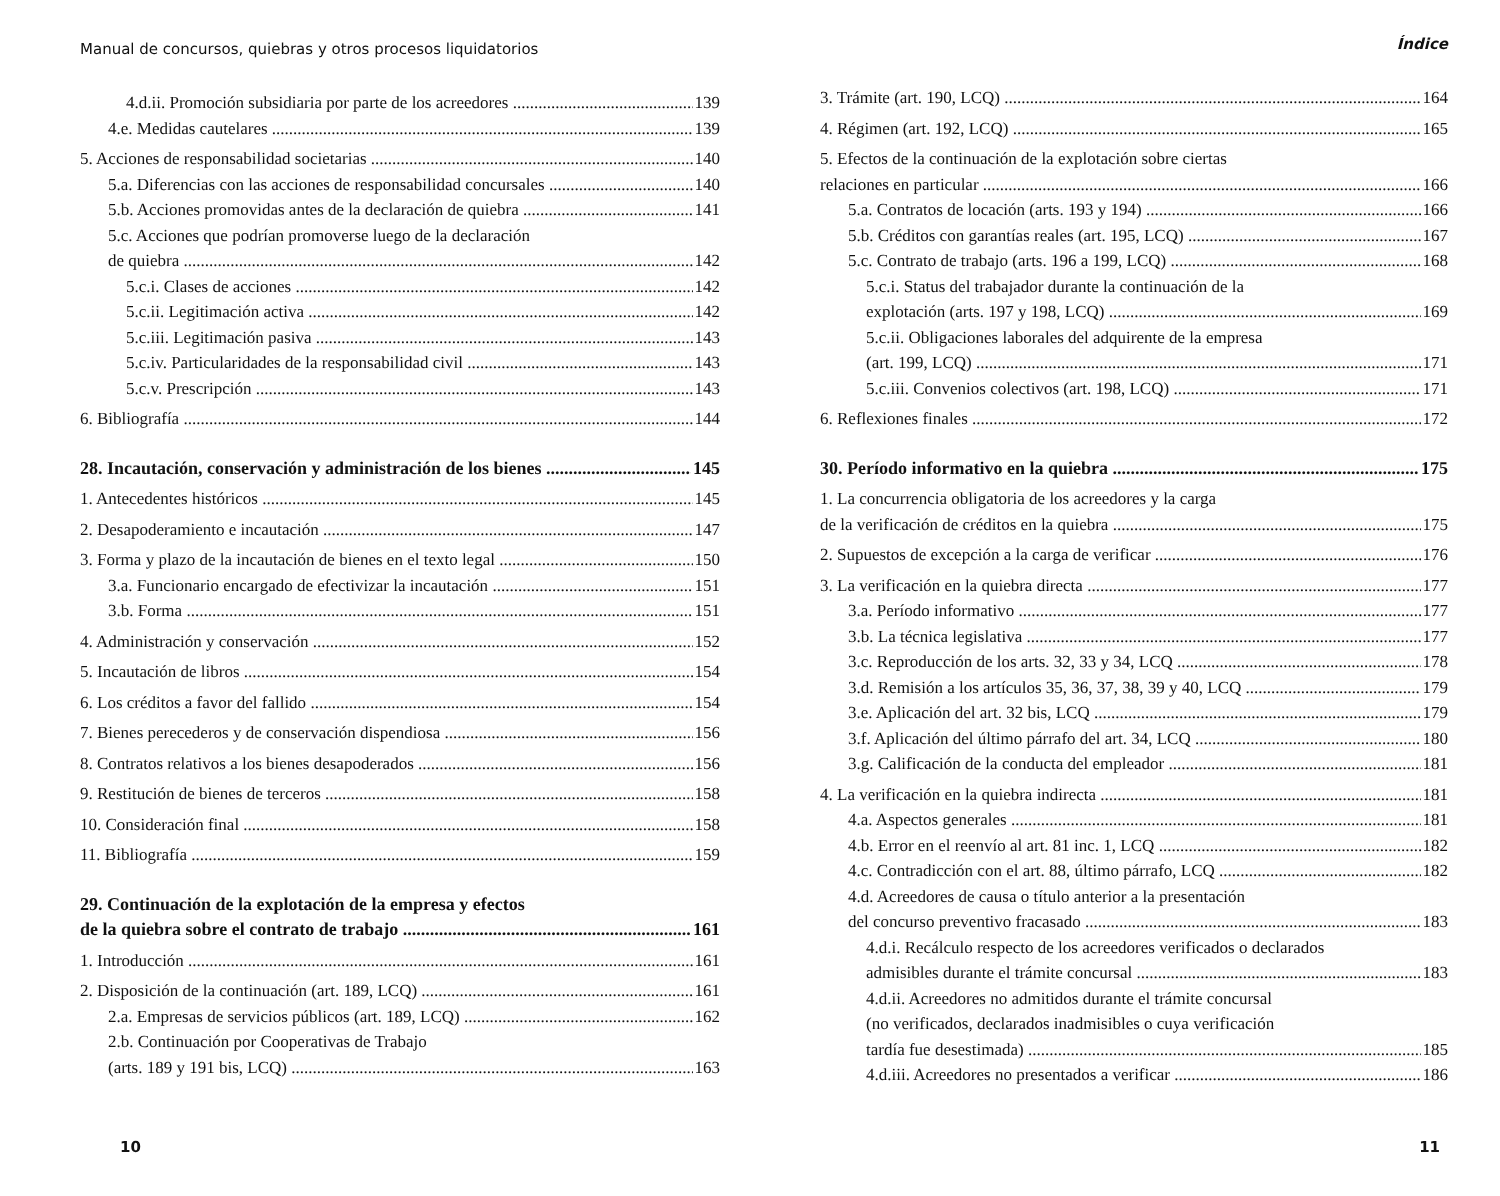Manual de concursos, quiebras y otros procesos liquidatorios
4.d.ii. Promoción subsidiaria por parte de los acreedores 139
4.e. Medidas cautelares 139
5. Acciones de responsabilidad societarias 140
5.a. Diferencias con las acciones de responsabilidad concursales 140
5.b. Acciones promovidas antes de la declaración de quiebra 141
5.c. Acciones que podrían promoverse luego de la declaración
de quiebra 142
5.c.i. Clases de acciones 142
5.c.ii. Legitimación activa 142
5.c.iii. Legitimación pasiva 143
5.c.iv. Particularidades de la responsabilidad civil 143
5.c.v. Prescripción 143
6. Bibliografía 144
28. Incautación, conservación y administración de los bienes 145
1. Antecedentes históricos 145
2. Desapoderamiento e incautación 147
3. Forma y plazo de la incautación de bienes en el texto legal 150
3.a. Funcionario encargado de efectivizar la incautación 151
3.b. Forma 151
4. Administración y conservación 152
5. Incautación de libros 154
6. Los créditos a favor del fallido 154
7. Bienes perecederos y de conservación dispendiosa 156
8. Contratos relativos a los bienes desapoderados 156
9. Restitución de bienes de terceros 158
10. Consideración final 158
11. Bibliografía 159
29. Continuación de la explotación de la empresa y efectos
de la quiebra sobre el contrato de trabajo 161
1. Introducción 161
2. Disposición de la continuación (art. 189, LCQ) 161
2.a. Empresas de servicios públicos (art. 189, LCQ) 162
2.b. Continuación por Cooperativas de Trabajo
(arts. 189 y 191 bis, LCQ) 163
10
Índice
3. Trámite (art. 190, LCQ) 164
4. Régimen (art. 192, LCQ) 165
5. Efectos de la continuación de la explotación sobre ciertas
relaciones en particular 166
5.a. Contratos de locación (arts. 193 y 194) 166
5.b. Créditos con garantías reales (art. 195, LCQ) 167
5.c. Contrato de trabajo (arts. 196 a 199, LCQ) 168
5.c.i. Status del trabajador durante la continuación de la
explotación (arts. 197 y 198, LCQ) 169
5.c.ii. Obligaciones laborales del adquirente de la empresa
(art. 199, LCQ) 171
5.c.iii. Convenios colectivos (art. 198, LCQ) 171
6. Reflexiones finales 172
30. Período informativo en la quiebra 175
1. La concurrencia obligatoria de los acreedores y la carga
de la verificación de créditos en la quiebra 175
2. Supuestos de excepción a la carga de verificar 176
3. La verificación en la quiebra directa 177
3.a. Período informativo 177
3.b. La técnica legislativa 177
3.c. Reproducción de los arts. 32, 33 y 34, LCQ 178
3.d. Remisión a los artículos 35, 36, 37, 38, 39 y 40, LCQ 179
3.e. Aplicación del art. 32 bis, LCQ 179
3.f. Aplicación del último párrafo del art. 34, LCQ 180
3.g. Calificación de la conducta del empleador 181
4. La verificación en la quiebra indirecta 181
4.a. Aspectos generales 181
4.b. Error en el reenvío al art. 81 inc. 1, LCQ 182
4.c. Contradicción con el art. 88, último párrafo, LCQ 182
4.d. Acreedores de causa o título anterior a la presentación
del concurso preventivo fracasado 183
4.d.i. Recálculo respecto de los acreedores verificados o declarados
admisibles durante el trámite concursal 183
4.d.ii. Acreedores no admitidos durante el trámite concursal
(no verificados, declarados inadmisibles o cuya verificación
tardía fue desestimada) 185
4.d.iii. Acreedores no presentados a verificar 186
11